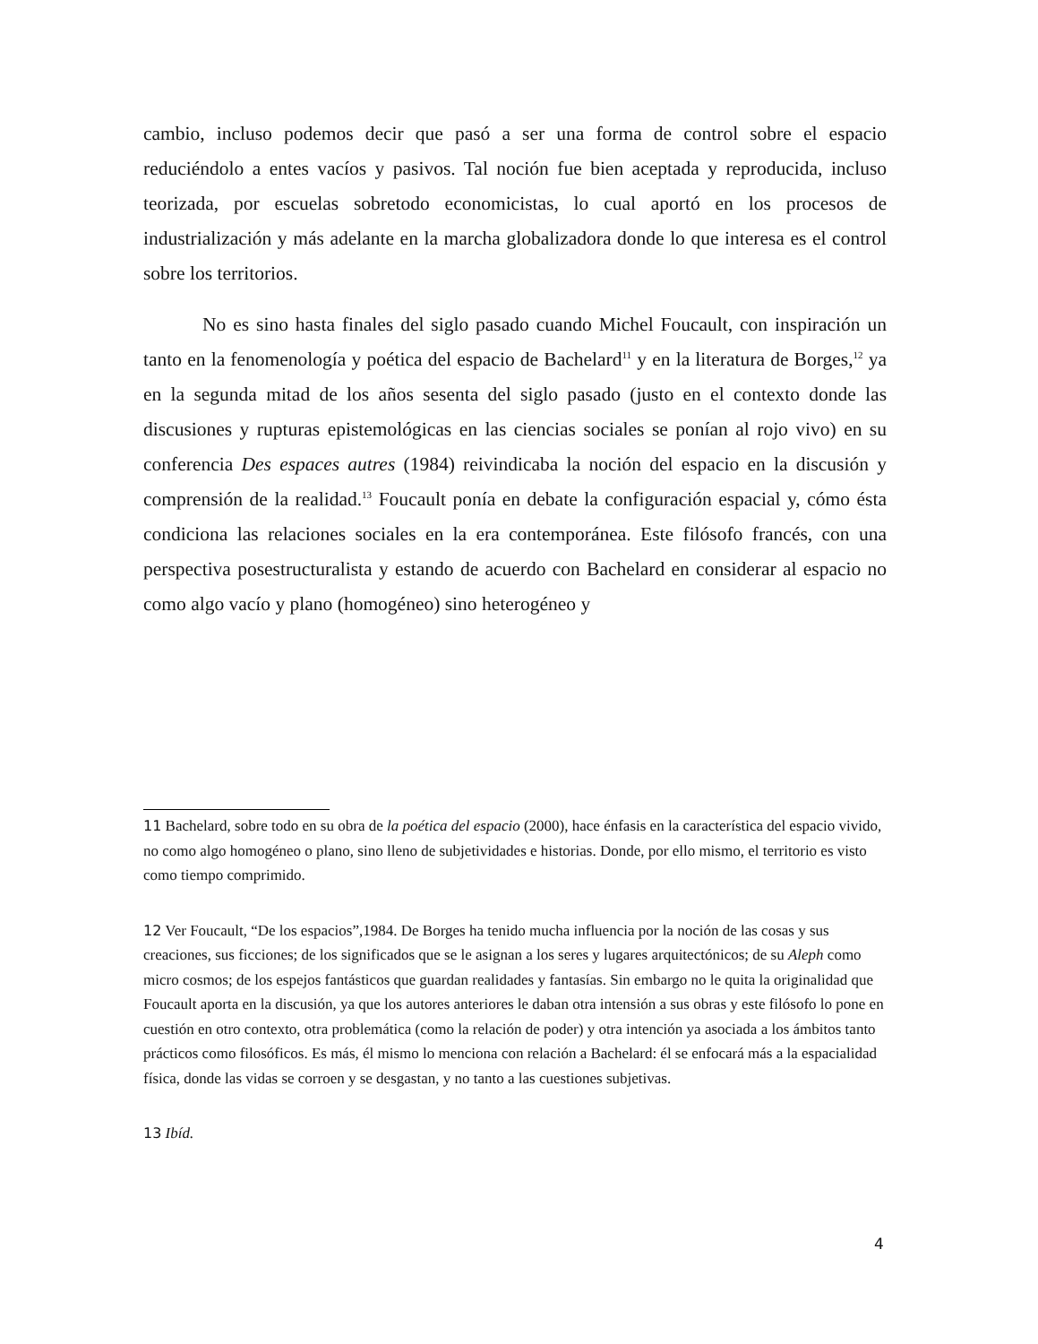cambio, incluso podemos decir que pasó a ser una forma de control sobre el espacio reduciéndolo a entes vacíos y pasivos. Tal noción fue bien aceptada y reproducida, incluso teorizada, por escuelas sobretodo economicistas, lo cual aportó en los procesos de industrialización y más adelante en la marcha globalizadora donde lo que interesa es el control sobre los territorios.
No es sino hasta finales del siglo pasado cuando Michel Foucault, con inspiración un tanto en la fenomenología y poética del espacio de Bachelard<sup>11</sup> y en la literatura de Borges,<sup>12</sup> ya en la segunda mitad de los años sesenta del siglo pasado (justo en el contexto donde las discusiones y rupturas epistemológicas en las ciencias sociales se ponían al rojo vivo) en su conferencia Des espaces autres (1984) reivindicaba la noción del espacio en la discusión y comprensión de la realidad.<sup>13</sup> Foucault ponía en debate la configuración espacial y, cómo ésta condiciona las relaciones sociales en la era contemporánea. Este filósofo francés, con una perspectiva posestructuralista y estando de acuerdo con Bachelard en considerar al espacio no como algo vacío y plano (homogéneo) sino heterogéneo y
11 Bachelard, sobre todo en su obra de la poética del espacio (2000), hace énfasis en la característica del espacio vivido, no como algo homogéneo o plano, sino lleno de subjetividades e historias. Donde, por ello mismo, el territorio es visto como tiempo comprimido.
12 Ver Foucault, “De los espacios”,1984. De Borges ha tenido mucha influencia por la noción de las cosas y sus creaciones, sus ficciones; de los significados que se le asignan a los seres y lugares arquitectónicos; de su Aleph como micro cosmos; de los espejos fantásticos que guardan realidades y fantasías. Sin embargo no le quita la originalidad que Foucault aporta en la discusión, ya que los autores anteriores le daban otra intensión a sus obras y este filósofo lo pone en cuestión en otro contexto, otra problemática (como la relación de poder) y otra intención ya asociada a los ámbitos tanto prácticos como filosóficos. Es más, él mismo lo menciona con relación a Bachelard: él se enfocará más a la espacialidad física, donde las vidas se corroen y se desgastan, y no tanto a las cuestiones subjetivas.
13 Ibíd.
4